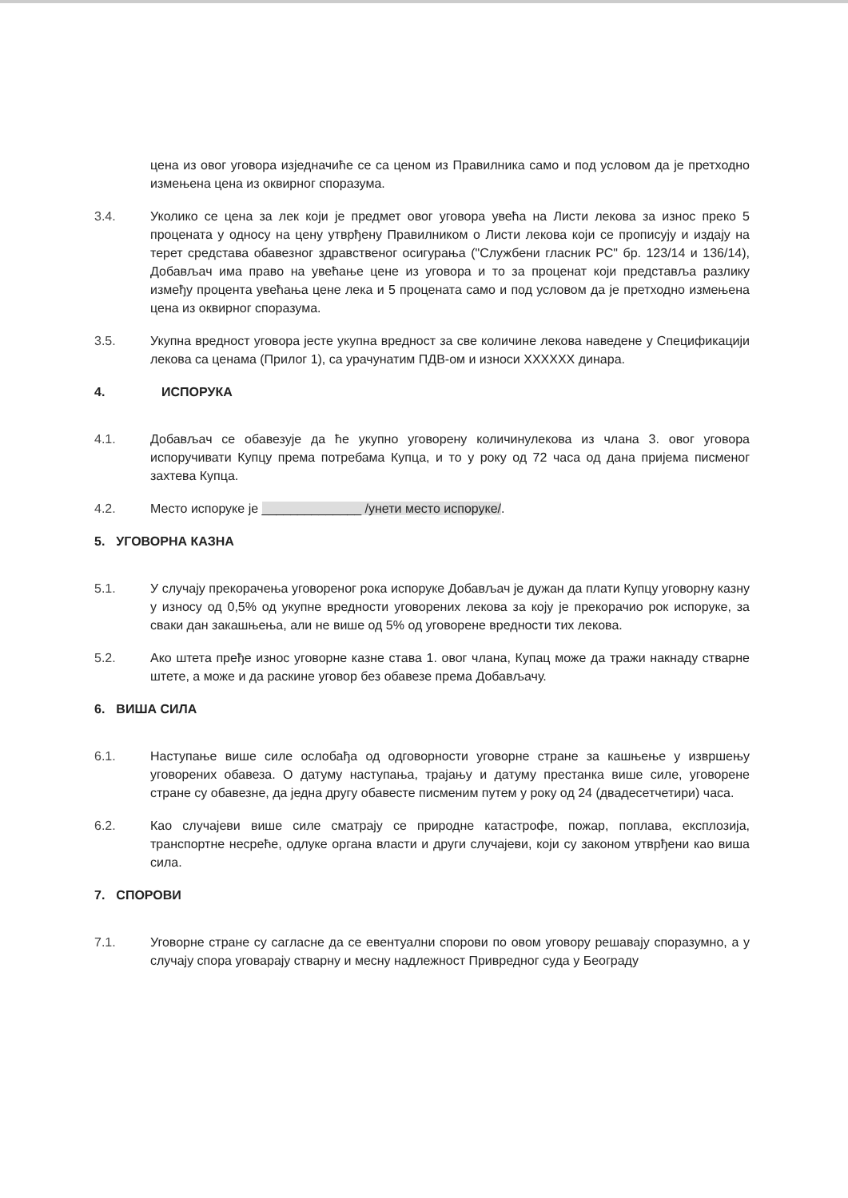цена из овог уговора изједначиће се са ценом из Правилника само и под условом да је претходно измењена цена из оквирног споразума.
3.4. Уколико се цена за лек који је предмет овог уговора увећа на Листи лекова за износ преко 5 процената у односу на цену утврђену Правилником о Листи лекова који се прописују и издају на терет средстава обавезног здравственог осигурања ("Службени гласник РС" бр. 123/14 и 136/14), Добављач има право на увећање цене из уговора и то за проценат који представља разлику између процента увећања цене лека и 5 процената само и под условом да је претходно измењена цена из оквирног споразума.
3.5. Укупна вредност уговора јесте укупна вредност за све количине лекова наведене у Спецификацији лекова са ценама (Прилог 1), са урачунатим ПДВ-ом и износи XXXXXX динара.
4. ИСПОРУКА
4.1. Добављач се обавезује да ће укупно уговорену количинулекова из члана 3. овог уговора испоручивати Купцу према потребама Купца, и то у року од 72 часа од дана пријема писменог захтева Купца.
4.2. Место испоруке је ______________ /унети место испоруке/.
5. УГОВОРНА КАЗНА
5.1. У случају прекорачења уговореног рока испоруке Добављач је дужан да плати Купцу уговорну казну у износу од 0,5% од укупне вредности уговорених лекова за коју је прекорачио рок испоруке, за сваки дан закашњења, али не више од 5% од уговорене вредности тих лекова.
5.2. Ако штета пређе износ уговорне казне става 1. овог члана, Купац може да тражи накнаду стварне штете, а може и да раскине уговор без обавезе према Добављачу.
6. ВИША СИЛА
6.1. Наступање више силе ослобађа од одговорности уговорне стране за кашњење у извршењу уговорених обавеза. О датуму наступања, трајању и датуму престанка више силе, уговорене стране су обавезне, да једна другу обавесте писменим путем у року од 24 (двадесетчетири) часа.
6.2. Као случајеви више силе сматрају се природне катастрофе, пожар, поплава, експлозија, транспортне несреће, одлуке органа власти и други случајеви, који су законом утврђени као виша сила.
7. СПОРОВИ
7.1. Уговорне стране су сагласне да се евентуални спорови по овом уговору решавају споразумно, а у случају спора уговарају стварну и месну надлежност Привредног суда у Београду